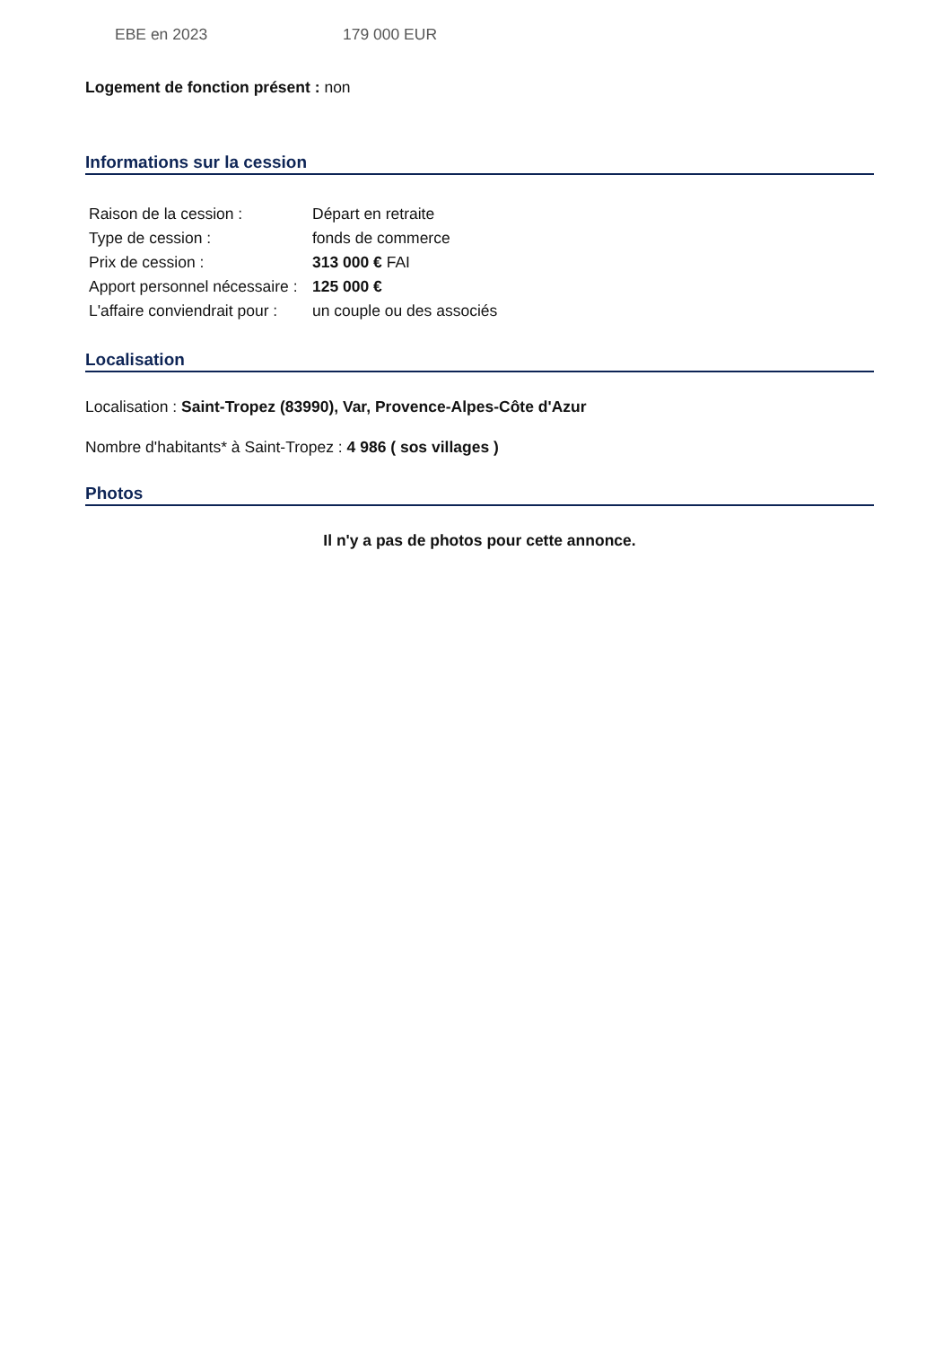EBE en 2023 179 000 EUR
Logement de fonction présent : non
Informations sur la cession
| Raison de la cession : | Départ en retraite |
| Type de cession : | fonds de commerce |
| Prix de cession : | 313 000 € FAI |
| Apport personnel nécessaire : | 125 000 € |
| L'affaire conviendrait pour : | un couple ou des associés |
Localisation
Localisation : Saint-Tropez (83990), Var, Provence-Alpes-Côte d'Azur
Nombre d'habitants* à Saint-Tropez : 4 986 ( sos villages )
Photos
Il n'y a pas de photos pour cette annonce.